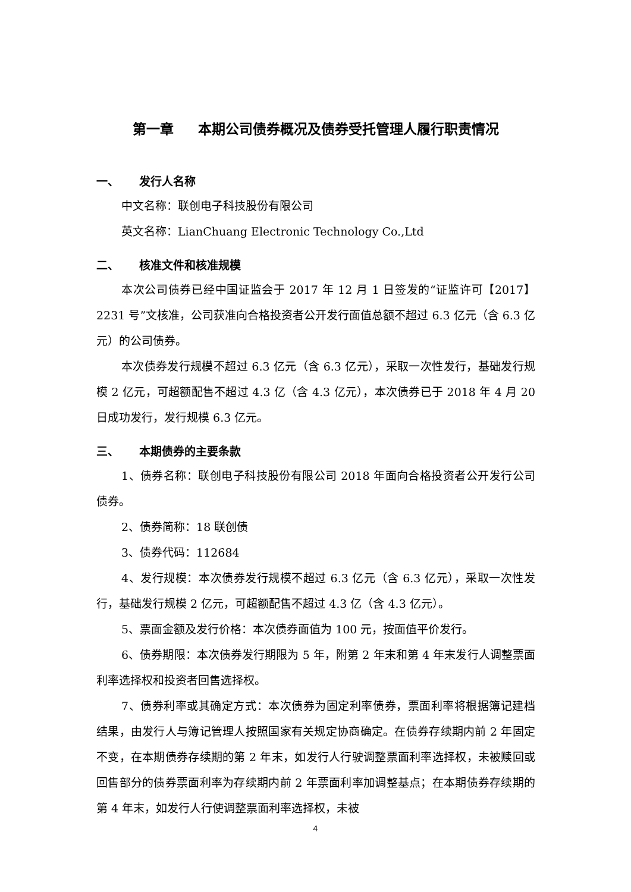第一章 本期公司债券概况及债券受托管理人履行职责情况
一、 发行人名称
中文名称：联创电子科技股份有限公司
英文名称：LianChuang Electronic Technology Co.,Ltd
二、 核准文件和核准规模
本次公司债券已经中国证监会于 2017 年 12 月 1 日签发的“证监许可【2017】2231 号”文核准，公司获准向合格投资者公开发行面值总额不超过 6.3 亿元（含 6.3 亿元）的公司债券。
本次债券发行规模不超过 6.3 亿元（含 6.3 亿元），采取一次性发行，基础发行规模 2 亿元，可超额配售不超过 4.3 亿（含 4.3 亿元），本次债券已于 2018 年 4 月 20 日成功发行，发行规模 6.3 亿元。
三、 本期债券的主要条款
1、债券名称：联创电子科技股份有限公司 2018 年面向合格投资者公开发行公司债券。
2、债券简称：18 联创债
3、债券代码：112684
4、发行规模：本次债券发行规模不超过 6.3 亿元（含 6.3 亿元），采取一次性发行，基础发行规模 2 亿元，可超额配售不超过 4.3 亿（含 4.3 亿元）。
5、票面金额及发行价格：本次债券面值为 100 元，按面值平价发行。
6、债券期限：本次债券发行期限为 5 年，附第 2 年末和第 4 年末发行人调整票面利率选择权和投资者回售选择权。
7、债券利率或其确定方式：本次债券为固定利率债券，票面利率将根据簿记建档结果，由发行人与簿记管理人按照国家有关规定协商确定。在债券存续期内前 2 年固定不变，在本期债券存续期的第 2 年末，如发行人行驶调整票面利率选择权，未被赎回或回售部分的债券票面利率为存续期内前 2 年票面利率加调整基点；在本期债券存续期的第 4 年末，如发行人行使调整票面利率选择权，未被
4